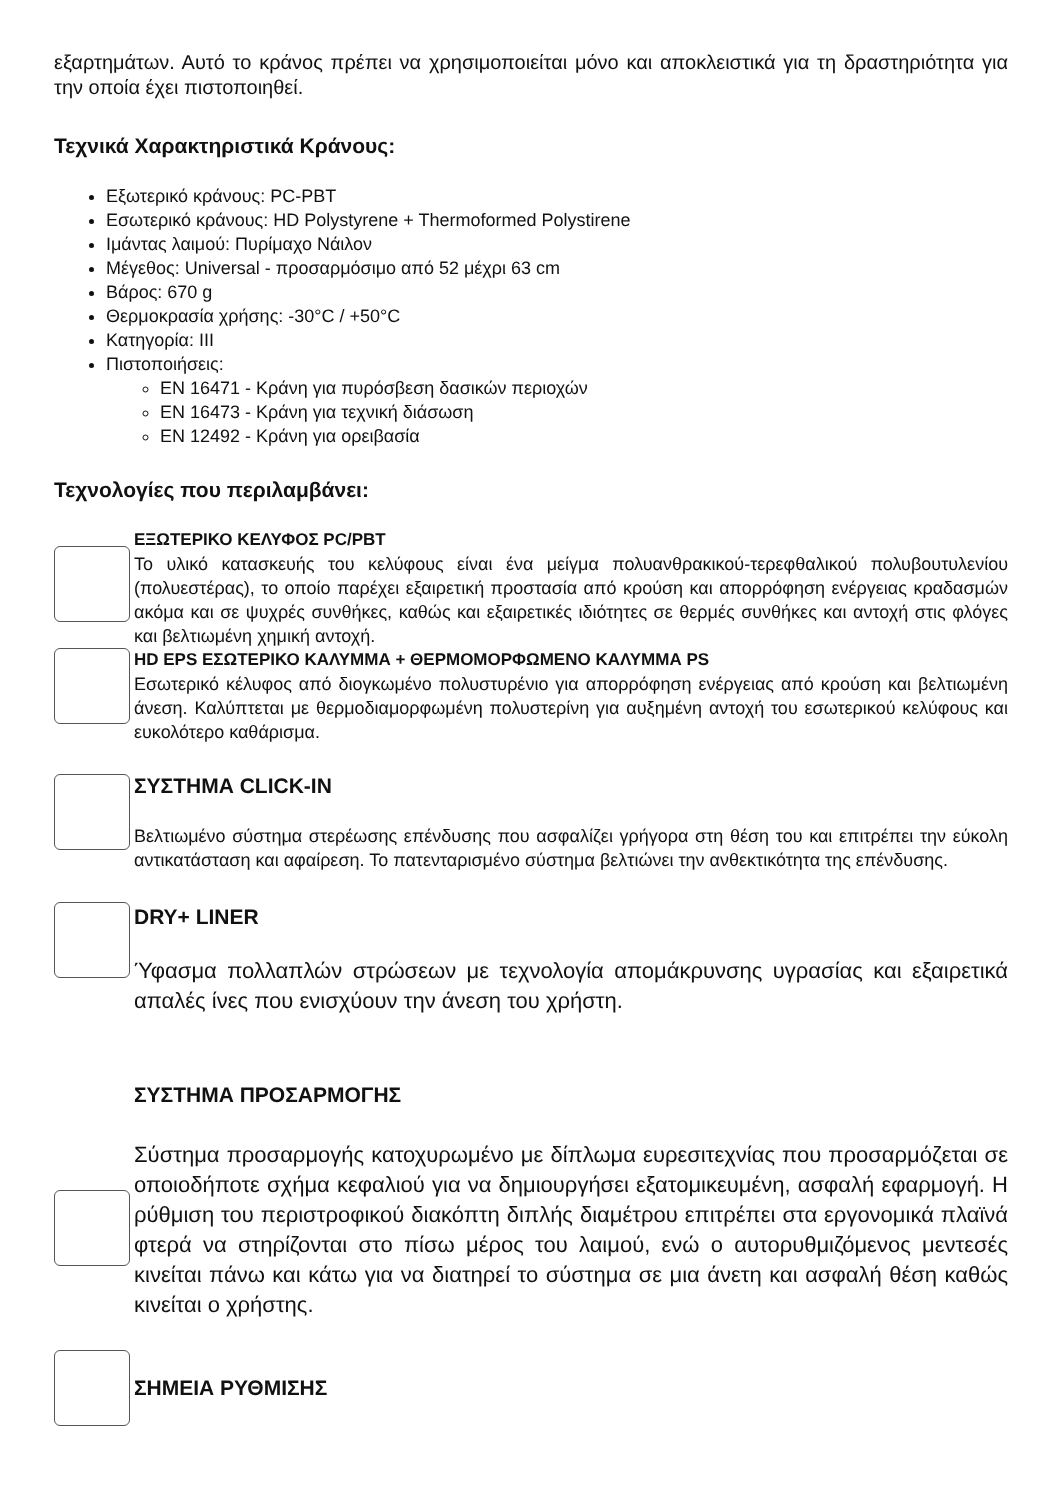εξαρτημάτων. Αυτό το κράνος πρέπει να χρησιμοποιείται μόνο και αποκλειστικά για τη δραστηριότητα για την οποία έχει πιστοποιηθεί.
Τεχνικά Χαρακτηριστικά Κράνους:
Εξωτερικό κράνους: PC-PBT
Εσωτερικό κράνους: HD Polystyrene + Thermoformed Polystirene
Ιμάντας λαιμού: Πυρίμαχο Νάιλον
Μέγεθος: Universal - προσαρμόσιμο από 52 μέχρι 63 cm
Βάρος: 670 g
Θερμοκρασία χρήσης: -30°C / +50°C
Κατηγορία: III
Πιστοποιήσεις:
EN 16471 - Κράνη για πυρόσβεση δασικών περιοχών
EN 16473 - Κράνη για τεχνική διάσωση
EN 12492 - Κράνη για ορειβασία
Τεχνολογίες που περιλαμβάνει:
ΕΞΩΤΕΡΙΚΟ ΚΕΛΥΦΟΣ PC/PBT
Το υλικό κατασκευής του κελύφους είναι ένα μείγμα πολυανθρακικού-τερεφθαλικού πολυβουτυλενίου (πολυεστέρας), το οποίο παρέχει εξαιρετική προστασία από κρούση και απορρόφηση ενέργειας κραδασμών ακόμα και σε ψυχρές συνθήκες, καθώς και εξαιρετικές ιδιότητες σε θερμές συνθήκες και αντοχή στις φλόγες και βελτιωμένη χημική αντοχή.
HD EPS ΕΣΩΤΕΡΙΚΟ ΚΑΛΥΜΜΑ + ΘΕΡΜΟΜΟΡΦΩΜΕΝΟ ΚΑΛΥΜΜΑ PS
Εσωτερικό κέλυφος από διογκωμένο πολυστυρένιο για απορρόφηση ενέργειας από κρούση και βελτιωμένη άνεση. Καλύπτεται με θερμοδιαμορφωμένη πολυστερίνη για αυξημένη αντοχή του εσωτερικού κελύφους και ευκολότερο καθάρισμα.
ΣΥΣΤΗΜΑ CLICK-IN
Βελτιωμένο σύστημα στερέωσης επένδυσης που ασφαλίζει γρήγορα στη θέση του και επιτρέπει την εύκολη αντικατάσταση και αφαίρεση. Το πατενταρισμένο σύστημα βελτιώνει την ανθεκτικότητα της επένδυσης.
DRY+ LINER
Ύφασμα πολλαπλών στρώσεων με τεχνολογία απομάκρυνσης υγρασίας και εξαιρετικά απαλές ίνες που ενισχύουν την άνεση του χρήστη.
ΣΥΣΤΗΜΑ ΠΡΟΣΑΡΜΟΓΗΣ
Σύστημα προσαρμογής κατοχυρωμένο με δίπλωμα ευρεσιτεχνίας που προσαρμόζεται σε οποιοδήποτε σχήμα κεφαλιού για να δημιουργήσει εξατομικευμένη, ασφαλή εφαρμογή. Η ρύθμιση του περιστροφικού διακόπτη διπλής διαμέτρου επιτρέπει στα εργονομικά πλαϊνά φτερά να στηρίζονται στο πίσω μέρος του λαιμού, ενώ ο αυτορυθμιζόμενος μεντεσές κινείται πάνω και κάτω για να διατηρεί το σύστημα σε μια άνετη και ασφαλή θέση καθώς κινείται ο χρήστης.
ΣΗΜΕΙΑ ΡΥΘΜΙΣΗΣ